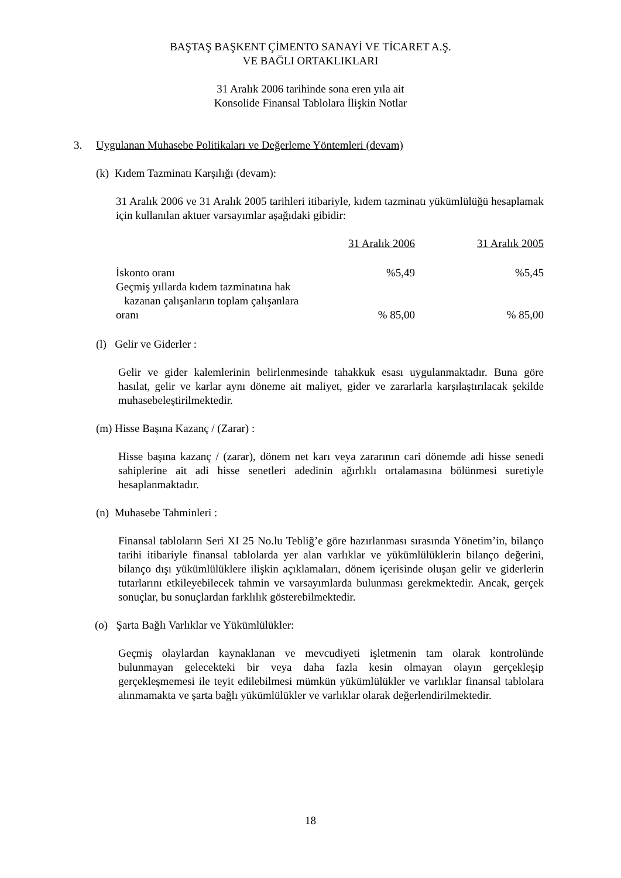BAŞTAŞ BAŞKENT ÇİMENTO SANAYİ VE TİCARET A.Ş.
VE BAĞLI ORTAKLIKLARI
31 Aralık 2006 tarihinde sona eren yıla ait
Konsolide Finansal Tablolara İlişkin Notlar
3. Uygulanan Muhasebe Politikaları ve Değerleme Yöntemleri (devam)
(k) Kıdem Tazminatı Karşılığı (devam):
31 Aralık 2006 ve 31 Aralık 2005 tarihleri itibariyle, kıdem tazminatı yükümlülüğü hesaplamak için kullanılan aktuer varsayımlar aşağıdaki gibidir:
| | 31 Aralık 2006 | 31 Aralık 2005 |
| İskonto oranı | %5,49 | %5,45 |
| Geçmiş yıllarda kıdem tazminatına hak kazanan çalışanların toplam çalışanlara oranı | % 85,00 | % 85,00 |
(l) Gelir ve Giderler :
Gelir ve gider kalemlerinin belirlenmesinde tahakkuk esası uygulanmaktadır. Buna göre hasılat, gelir ve karlar aynı döneme ait maliyet, gider ve zararlarla karşılaştırılacak şekilde muhasebeleştirilmektedir.
(m) Hisse Başına Kazanç / (Zarar) :
Hisse başına kazanç / (zarar), dönem net karı veya zararının cari dönemde adi hisse senedi sahiplerine ait adi hisse senetleri adedinin ağırlıklı ortalamasına bölünmesi suretiyle hesaplanmaktadır.
(n) Muhasebe Tahminleri :
Finansal tabloların Seri XI 25 No.lu Tebliğ’e göre hazırlanması sırasında Yönetim’in, bilanço tarihi itibariyle finansal tablolarda yer alan varlıklar ve yükümlülüklerin bilanço değerini, bilanço dışı yükümlülüklere ilişkin açıklamaları, dönem içerisinde oluşan gelir ve giderlerin tutarlarını etkileyebilecek tahmin ve varsayımlarda bulunması gerekmektedir. Ancak, gerçek sonuçlar, bu sonuçlardan farklılık gösterebilmektedir.
(o) Şarta Bağlı Varlıklar ve Yükümlülükler:
Geçmiş olaylardan kaynaklanan ve mevcudiyeti işletmenin tam olarak kontrolünde bulunmayan gelecekteki bir veya daha fazla kesin olmayan olayın gerçekleşip gerçekleşmemesi ile teyit edilebilmesi mümkün yükümlülükler ve varlıklar finansal tablolara alınmamakta ve şarta bağlı yükümlülükler ve varlıklar olarak değerlendirilmektedir.
18